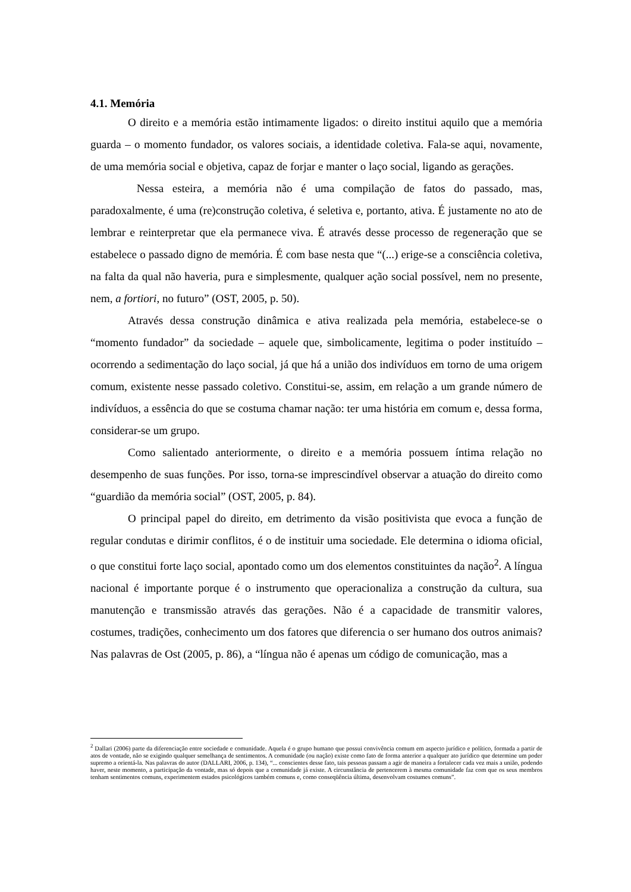4.1. Memória
O direito e a memória estão intimamente ligados: o direito institui aquilo que a memória guarda – o momento fundador, os valores sociais, a identidade coletiva. Fala-se aqui, novamente, de uma memória social e objetiva, capaz de forjar e manter o laço social, ligando as gerações.
Nessa esteira, a memória não é uma compilação de fatos do passado, mas, paradoxalmente, é uma (re)construção coletiva, é seletiva e, portanto, ativa. É justamente no ato de lembrar e reinterpretar que ela permanece viva. É através desse processo de regeneração que se estabelece o passado digno de memória. É com base nesta que “(...) erige-se a consciência coletiva, na falta da qual não haveria, pura e simplesmente, qualquer ação social possível, nem no presente, nem, a fortiori, no futuro” (OST, 2005, p. 50).
Através dessa construção dinâmica e ativa realizada pela memória, estabelece-se o “momento fundador” da sociedade – aquele que, simbolicamente, legitima o poder instituído – ocorrendo a sedimentação do laço social, já que há a união dos indivíduos em torno de uma origem comum, existente nesse passado coletivo. Constitui-se, assim, em relação a um grande número de indivíduos, a essência do que se costuma chamar nação: ter uma história em comum e, dessa forma, considerar-se um grupo.
Como salientado anteriormente, o direito e a memória possuem íntima relação no desempenho de suas funções. Por isso, torna-se imprescindível observar a atuação do direito como “guardião da memória social” (OST, 2005, p. 84).
O principal papel do direito, em detrimento da visão positivista que evoca a função de regular condutas e dirimir conflitos, é o de instituir uma sociedade. Ele determina o idioma oficial, o que constitui forte laço social, apontado como um dos elementos constituintes da nação<sup>2</sup>. A língua nacional é importante porque é o instrumento que operacionaliza a construção da cultura, sua manutenção e transmissão através das gerações. Não é a capacidade de transmitir valores, costumes, tradições, conhecimento um dos fatores que diferencia o ser humano dos outros animais? Nas palavras de Ost (2005, p. 86), a “língua não é apenas um código de comunicação, mas a
<sup>2</sup> Dallari (2006) parte da diferenciação entre sociedade e comunidade. Aquela é o grupo humano que possui convivência comum em aspecto jurídico e político, formada a partir de atos de vontade, não se exigindo qualquer semelhança de sentimentos. A comunidade (ou nação) existe como fato de forma anterior a qualquer ato jurídico que determine um poder supremo a orientá-la. Nas palavras do autor (DALLARI, 2006, p. 134), “... conscientes desse fato, tais pessoas passam a agir de maneira a fortalecer cada vez mais a união, podendo haver, neste momento, a participação da vontade, mas só depois que a comunidade já existe. A circunstância de pertencerem à mesma comunidade faz com que os seus membros tenham sentimentos comuns, experimentem estados psicológicos também comuns e, como conseqüência última, desenvolvam costumes comuns”.